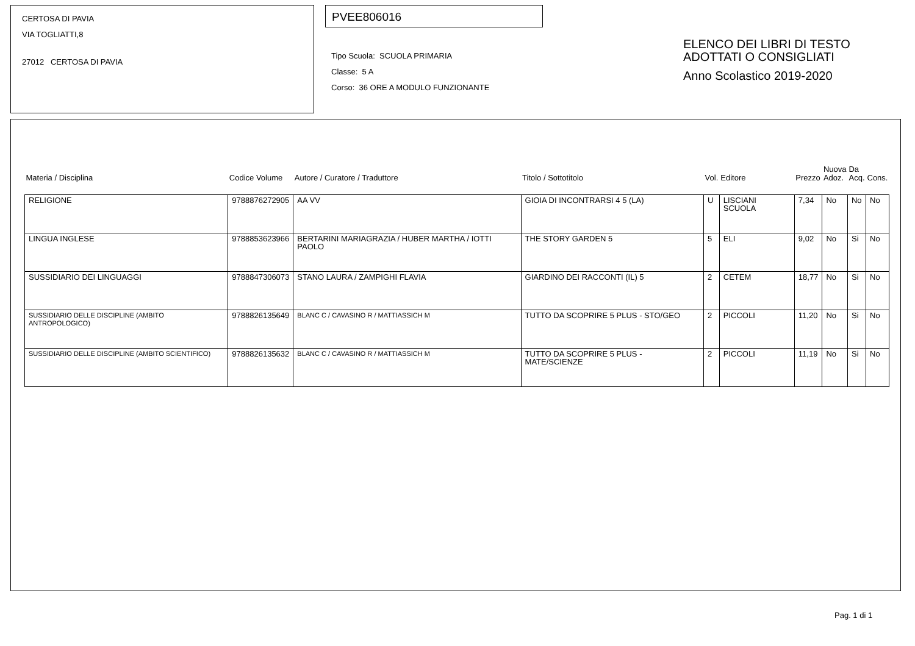CERTOSA DI PAVIA
VIA TOGLIATTI,8
27012 CERTOSA DI PAVIA
PVEE806016
Tipo Scuola: SCUOLA PRIMARIA
Classe: 5 A
Corso: 36 ORE A MODULO FUNZIONANTE
ELENCO DEI LIBRI DI TESTO
ADOTTATI O CONSIGLIATI
Anno Scolastico 2019-2020
| Materia / Disciplina | Codice Volume | Autore / Curatore / Traduttore | Titolo / Sottotitolo | Vol. | Editore | Prezzo | Nuova Adoz. | Da Acq. | Cons. |
| --- | --- | --- | --- | --- | --- | --- | --- | --- | --- |
| RELIGIONE | 9788876272905 | AA VV | GIOIA DI INCONTRARSI 4 5 (LA) | U | LISCIANI SCUOLA | 7,34 | No | No | No |
| LINGUA INGLESE | 9788853623966 | BERTARINI MARIAGRAZIA / HUBER MARTHA / IOTTI PAOLO | THE STORY GARDEN 5 | 5 | ELI | 9,02 | No | Si | No |
| SUSSIDIARIO DEI LINGUAGGI | 9788847306073 | STANO LAURA / ZAMPIGHI FLAVIA | GIARDINO DEI RACCONTI (IL) 5 | 2 | CETEM | 18,77 | No | Si | No |
| SUSSIDIARIO DELLE DISCIPLINE (AMBITO ANTROPOLOGICO) | 9788826135649 | BLANC C / CAVASINO R / MATTIASSICH M | TUTTO DA SCOPRIRE 5 PLUS - STO/GEO | 2 | PICCOLI | 11,20 | No | Si | No |
| SUSSIDIARIO DELLE DISCIPLINE (AMBITO SCIENTIFICO) | 9788826135632 | BLANC C / CAVASINO R / MATTIASSICH M | TUTTO DA SCOPRIRE 5 PLUS - MATE/SCIENZE | 2 | PICCOLI | 11,19 | No | Si | No |
Pag. 1 di 1